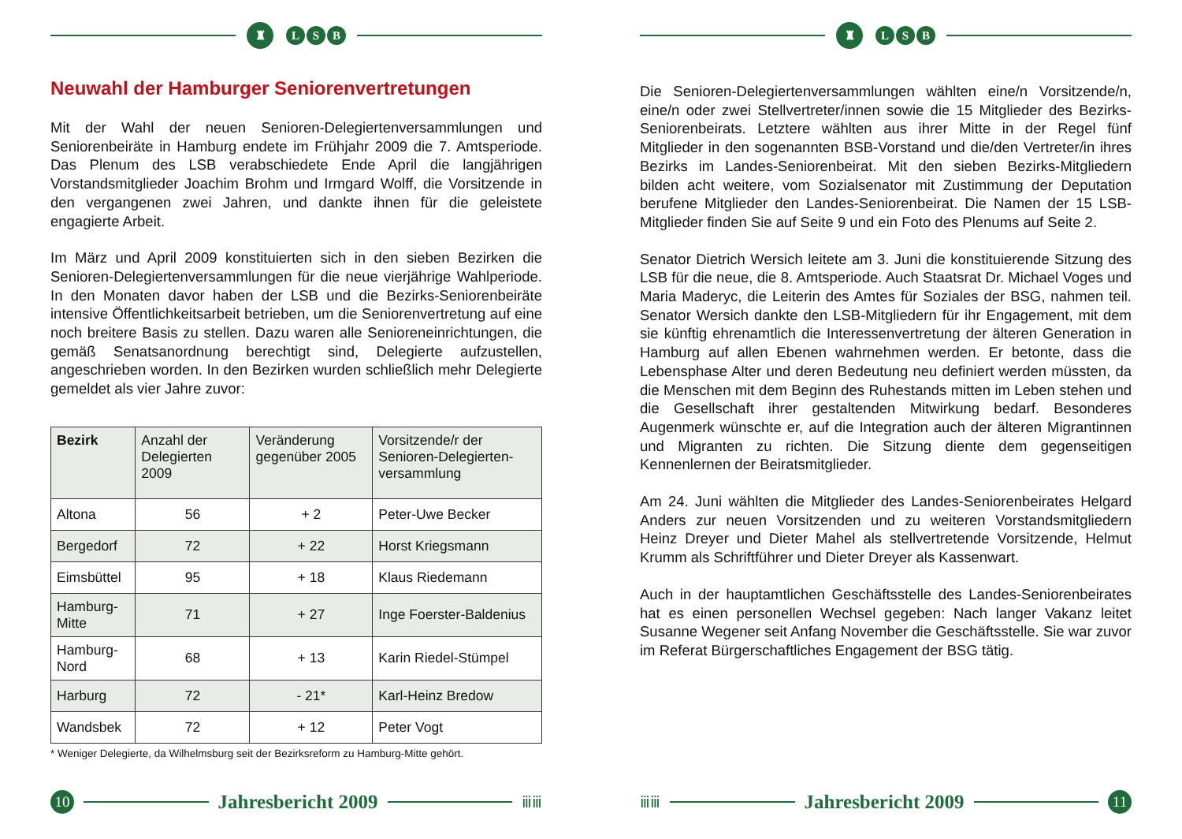♜
L S B
Neuwahl der Hamburger Seniorenvertretungen
Mit der Wahl der neuen Senioren-Delegiertenversammlungen und Seniorenbeiräte in Hamburg endete im Frühjahr 2009 die 7. Amtsperiode. Das Plenum des LSB verabschiedete Ende April die langjährigen Vorstandsmitglieder Joachim Brohm und Irmgard Wolff, die Vorsitzende in den vergangenen zwei Jahren, und dankte ihnen für die geleistete engagierte Arbeit.
Im März und April 2009 konstituierten sich in den sieben Bezirken die Senioren-Delegiertenversammlungen für die neue vierjährige Wahlperiode. In den Monaten davor haben der LSB und die Bezirks-Seniorenbeiräte intensive Öffentlichkeitsarbeit betrieben, um die Seniorenvertretung auf eine noch breitere Basis zu stellen. Dazu waren alle Senioreneinrichtungen, die gemäß Senatsanordnung berechtigt sind, Delegierte aufzustellen, angeschrieben worden. In den Bezirken wurden schließlich mehr Delegierte gemeldet als vier Jahre zuvor:
| Bezirk | Anzahl der Delegierten 2009 | Veränderung gegenüber 2005 | Vorsitzende/r der Senioren-Delegierten-versammlung |
| --- | --- | --- | --- |
| Altona | 56 | + 2 | Peter-Uwe Becker |
| Bergedorf | 72 | + 22 | Horst Kriegsmann |
| Eimsbüttel | 95 | + 18 | Klaus Riedemann |
| Hamburg-Mitte | 71 | + 27 | Inge Foerster-Baldenius |
| Hamburg-Nord | 68 | + 13 | Karin Riedel-Stümpel |
| Harburg | 72 | - 21* | Karl-Heinz Bredow |
| Wandsbek | 72 | + 12 | Peter Vogt |
* Weniger Delegierte, da Wilhelmsburg seit der Bezirksreform zu Hamburg-Mitte gehört.
10
Jahresbericht 2009
ⅲⅲ
♜
L S B
Die Senioren-Delegiertenversammlungen wählten eine/n Vorsitzende/n, eine/n oder zwei Stellvertreter/innen sowie die 15 Mitglieder des Bezirks-Seniorenbeirats. Letztere wählten aus ihrer Mitte in der Regel fünf Mitglieder in den sogenannten BSB-Vorstand und die/den Vertreter/in ihres Bezirks im Landes-Seniorenbeirat. Mit den sieben Bezirks-Mitgliedern bilden acht weitere, vom Sozialsenator mit Zustimmung der Deputation berufene Mitglieder den Landes-Seniorenbeirat. Die Namen der 15 LSB-Mitglieder finden Sie auf Seite 9 und ein Foto des Plenums auf Seite 2.
Senator Dietrich Wersich leitete am 3. Juni die konstituierende Sitzung des LSB für die neue, die 8. Amtsperiode. Auch Staatsrat Dr. Michael Voges und Maria Maderyc, die Leiterin des Amtes für Soziales der BSG, nahmen teil. Senator Wersich dankte den LSB-Mitgliedern für ihr Engagement, mit dem sie künftig ehrenamtlich die Interessenvertretung der älteren Generation in Hamburg auf allen Ebenen wahrnehmen werden. Er betonte, dass die Lebensphase Alter und deren Bedeutung neu definiert werden müssten, da die Menschen mit dem Beginn des Ruhestands mitten im Leben stehen und die Gesellschaft ihrer gestaltenden Mitwirkung bedarf. Besonderes Augenmerk wünschte er, auf die Integration auch der älteren Migrantinnen und Migranten zu richten. Die Sitzung diente dem gegenseitigen Kennenlernen der Beiratsmitglieder.
Am 24. Juni wählten die Mitglieder des Landes-Seniorenbeirates Helgard Anders zur neuen Vorsitzenden und zu weiteren Vorstandsmitgliedern Heinz Dreyer und Dieter Mahel als stellvertretende Vorsitzende, Helmut Krumm als Schriftführer und Dieter Dreyer als Kassenwart.
Auch in der hauptamtlichen Geschäftsstelle des Landes-Seniorenbeirates hat es einen personellen Wechsel gegeben: Nach langer Vakanz leitet Susanne Wegener seit Anfang November die Geschäftsstelle. Sie war zuvor im Referat Bürgerschaftliches Engagement der BSG tätig.
ⅲⅲ
Jahresbericht 2009
11